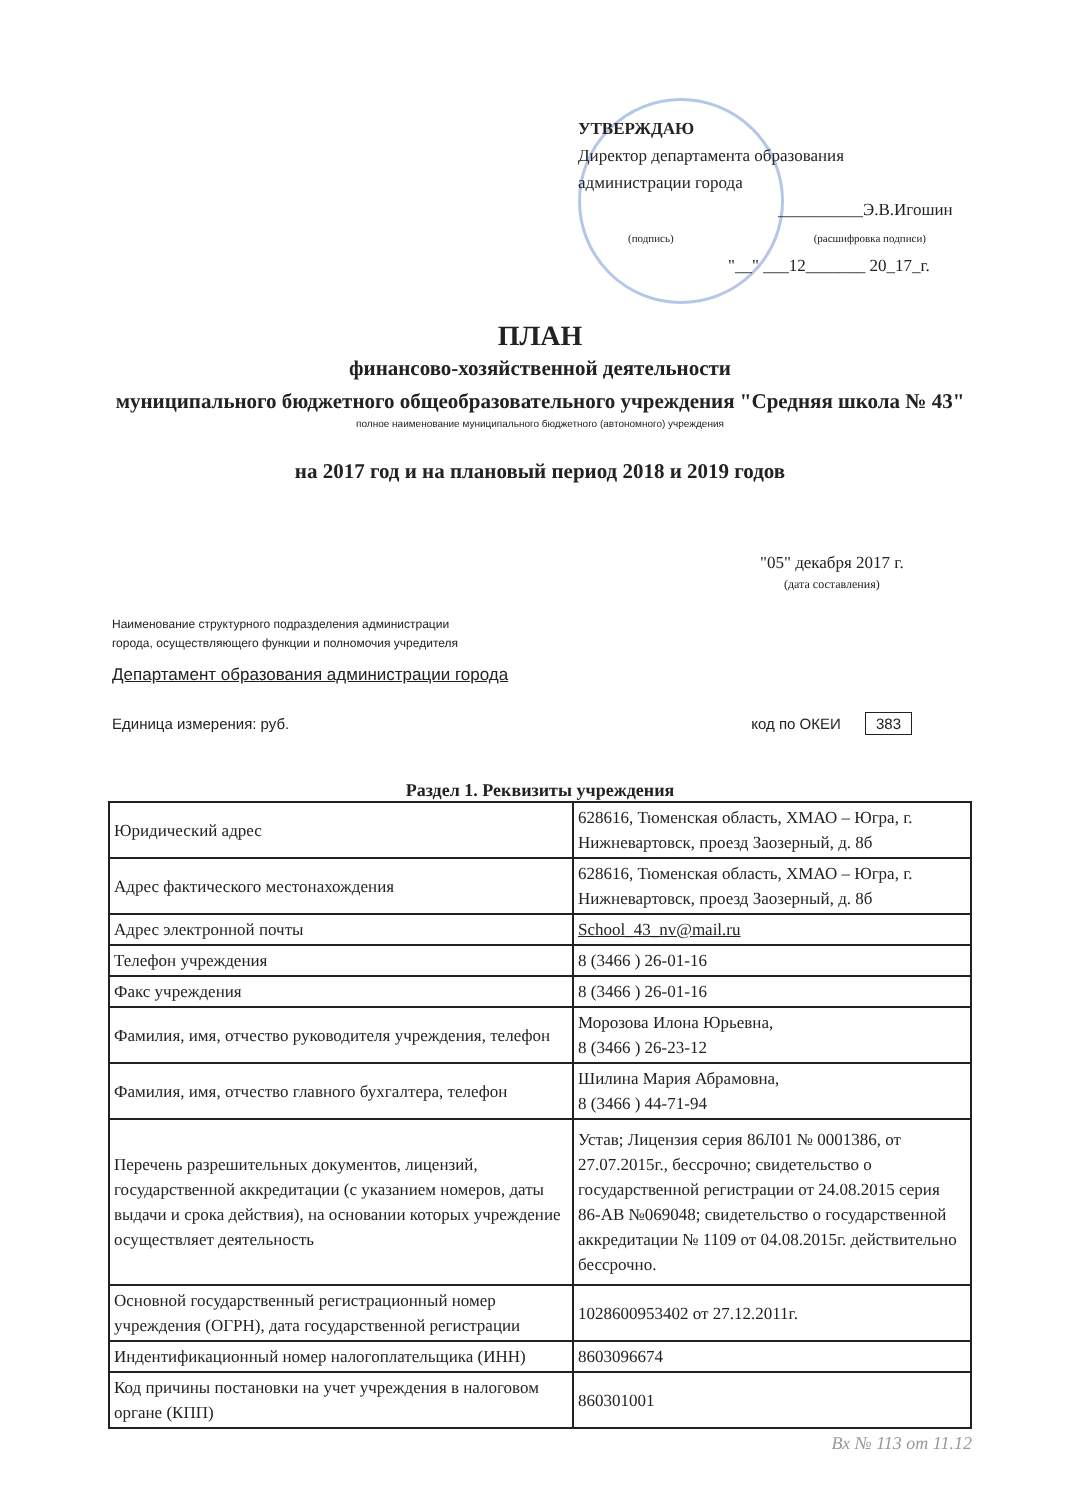УТВЕРЖДАЮ
Директор департамента образования
администрации города
__________Э.В.Игошин
(подпись) (расшифровка подписи)
"__" ___12_______ 20_17_г.
ПЛАН
финансово-хозяйственной деятельности
муниципального бюджетного общеобразовательного учреждения "Средняя школа № 43"
полное наименование муниципального бюджетного (автономного) учреждения
на 2017 год и на плановый период 2018 и 2019 годов
"05" декабря 2017 г.
(дата составления)
Наименование структурного подразделения администрации
города, осуществляющего функции и полномочия учредителя
Департамент образования администрации города
Единица измерения: руб. код по ОКЕИ 383
Раздел 1. Реквизиты учреждения
| Юридический адрес | 628616, Тюменская область, ХМАО – Югра, г. Нижневартовск, проезд Заозерный, д. 8б |
| Адрес фактического местонахождения | 628616, Тюменская область, ХМАО – Югра, г. Нижневартовск, проезд Заозерный, д. 8б |
| Адрес электронной почты | School_43_nv@mail.ru |
| Телефон учреждения | 8 (3466 ) 26-01-16 |
| Факс учреждения | 8 (3466 ) 26-01-16 |
| Фамилия, имя, отчество руководителя учреждения, телефон | Морозова Илона Юрьевна, 8 (3466 ) 26-23-12 |
| Фамилия, имя, отчество главного бухгалтера, телефон | Шилина Мария Абрамовна, 8 (3466 ) 44-71-94 |
| Перечень разрешительных документов, лицензий, государственной аккредитации (с указанием номеров, даты выдачи и срока действия), на основании которых учреждение осуществляет деятельность | Устав; Лицензия серия 86Л01 № 0001386, от 27.07.2015г., бессрочно; свидетельство о государственной регистрации от 24.08.2015 серия 86-АВ №069048; свидетельство о государственной аккредитации № 1109 от 04.08.2015г. действительно бессрочно. |
| Основной государственный регистрационный номер учреждения (ОГРН), дата государственной регистрации | 1028600953402 от 27.12.2011г. |
| Индентификационный номер налогоплательщика (ИНН) | 8603096674 |
| Код причины постановки на учет учреждения в налоговом органе (КПП) | 860301001 |
Вх № 113 от 11.12